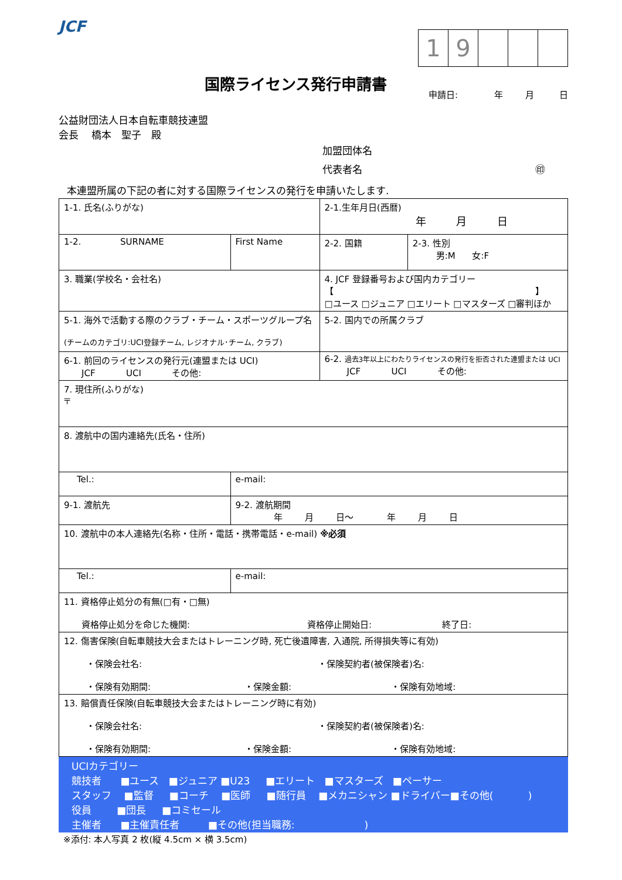JCF
国際ライセンス発行申請書
1 9
申請日: 年 月 日
公益財団法人日本自転車競技連盟
会長　 橋本　聖子　殿
加盟団体名
代表者名 ㊞
本連盟所属の下記の者に対する国際ライセンスの発行を申請いたします.
| 1-1. 氏名(ふりがな) | | 2-1.生年月日(西暦) 年 月 日 | |
| 1-2. SURNAME | First Name | 2-2. 国籍 | 2-3. 性別 男:M 女:F |
| 3. 職業(学校名・会社名) | | 4. JCF 登録番号および国内カテゴリー 【 】 □ユース □ジュニア □エリート □マスターズ □審判ほか | |
| 5-1. 海外で活動する際のクラブ・チーム・スポーツグループ名 (チームのカテゴリ:UCI登録チーム, レジオナル･チーム, クラブ) | | 5-2. 国内での所属クラブ | |
| 6-1. 前回のライセンスの発行元(連盟または UCI) JCF UCI その他: | | 6-2. 過去3年以上にわたりライセンスの発行を拒否された連盟または UCI JCF UCI その他: | |
| 7. 現住所(ふりがな) 〒 | | | |
| 8. 渡航中の国内連絡先(氏名・住所) | | | |
| Tel.: | e-mail: | | |
| 9-1. 渡航先 | 9-2. 渡航期間 年 月 日～ 年 月 日 | | |
| 10. 渡航中の本人連絡先(名称・住所・電話・携帯電話・e-mail) ※必須 | | | |
| Tel.: | e-mail: | | |
| 11. 資格停止処分の有無(□有・□無) 資格停止処分を命じた機関: 資格停止開始日: 終了日: | | | |
| 12. 傷害保険(自転車競技大会またはトレーニング時, 死亡後遺障害, 入通院, 所得損失等に有効) ・保険会社名: ・保険契約者(被保険者)名: ・保険有効期間: ・保険金額: ・保険有効地域: | | | |
| 13. 賠償責任保険(自転車競技大会またはトレーニング時に有効) ・保険会社名: ・保険契約者(被保険者)名: ・保険有効期間: ・保険金額: ・保険有効地域: | | | |
| UCIカテゴリー 競技者 ■ユース ■ジュニア ■U23 ■エリート ■マスターズ ■ペーサー スタッフ ■監督 ■コーチ ■医師 ■随行員 ■メカニシャン ■ドライバー■その他( ) 役員 ■団長 ■コミセール 主催者 ■主催責任者 ■その他(担当職務: ) |
※添付: 本人写真 2 枚(縦 4.5cm × 横 3.5cm)